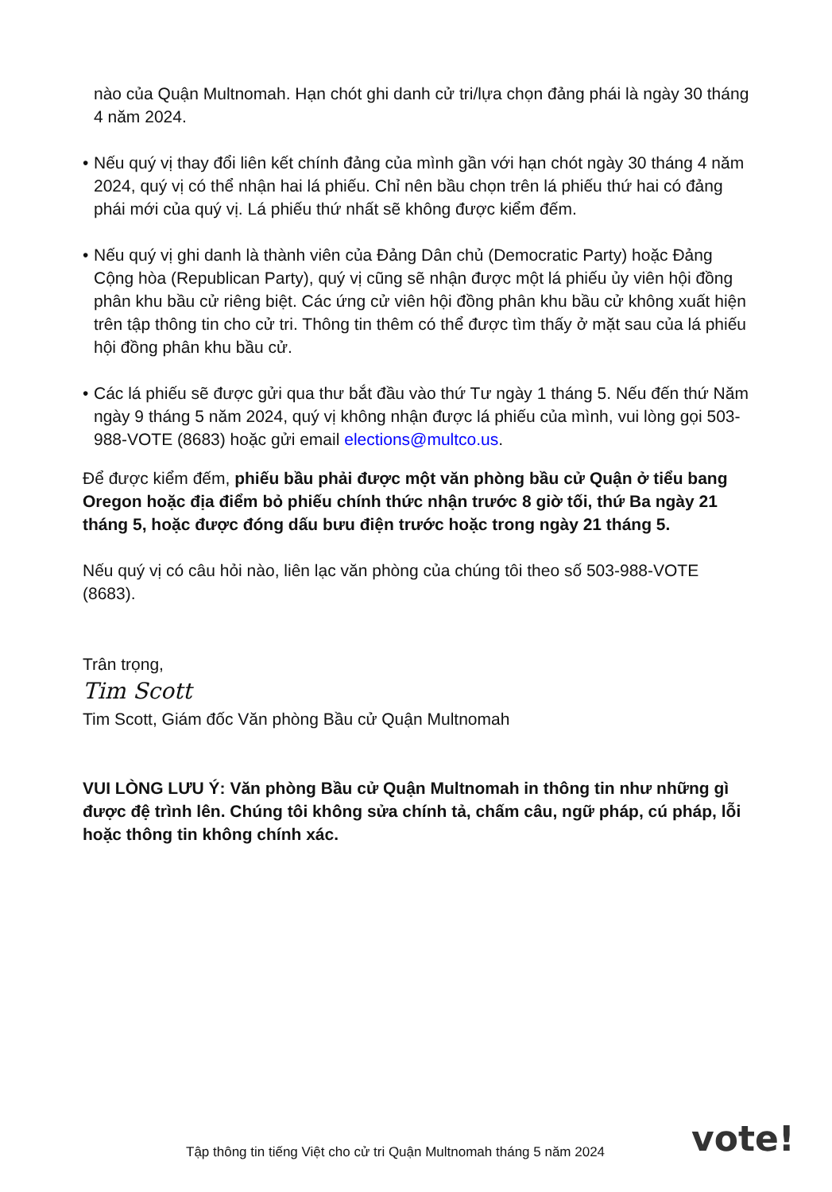nào của Quận Multnomah. Hạn chót ghi danh cử tri/lựa chọn đảng phái là ngày 30 tháng 4 năm 2024.
• Nếu quý vị thay đổi liên kết chính đảng của mình gần với hạn chót ngày 30 tháng 4 năm 2024, quý vị có thể nhận hai lá phiếu. Chỉ nên bầu chọn trên lá phiếu thứ hai có đảng phái mới của quý vị. Lá phiếu thứ nhất sẽ không được kiểm đếm.
• Nếu quý vị ghi danh là thành viên của Đảng Dân chủ (Democratic Party) hoặc Đảng Cộng hòa (Republican Party), quý vị cũng sẽ nhận được một lá phiếu ủy viên hội đồng phân khu bầu cử riêng biệt. Các ứng cử viên hội đồng phân khu bầu cử không xuất hiện trên tập thông tin cho cử tri. Thông tin thêm có thể được tìm thấy ở mặt sau của lá phiếu hội đồng phân khu bầu cử.
• Các lá phiếu sẽ được gửi qua thư bắt đầu vào thứ Tư ngày 1 tháng 5. Nếu đến thứ Năm ngày 9 tháng 5 năm 2024, quý vị không nhận được lá phiếu của mình, vui lòng gọi 503-988-VOTE (8683) hoặc gửi email elections@multco.us.
Để được kiểm đếm, phiếu bầu phải được một văn phòng bầu cử Quận ở tiểu bang Oregon hoặc địa điểm bỏ phiếu chính thức nhận trước 8 giờ tối, thứ Ba ngày 21 tháng 5, hoặc được đóng dấu bưu điện trước hoặc trong ngày 21 tháng 5.
Nếu quý vị có câu hỏi nào, liên lạc văn phòng của chúng tôi theo số 503-988-VOTE (8683).
Trân trọng,
Tim Scott
Tim Scott, Giám đốc Văn phòng Bầu cử Quận Multnomah
VUI LÒNG LƯU Ý: Văn phòng Bầu cử Quận Multnomah in thông tin như những gì được đệ trình lên. Chúng tôi không sửa chính tả, chấm câu, ngữ pháp, cú pháp, lỗi hoặc thông tin không chính xác.
Tập thông tin tiếng Việt cho cử tri Quận Multnomah tháng 5 năm 2024
vote!